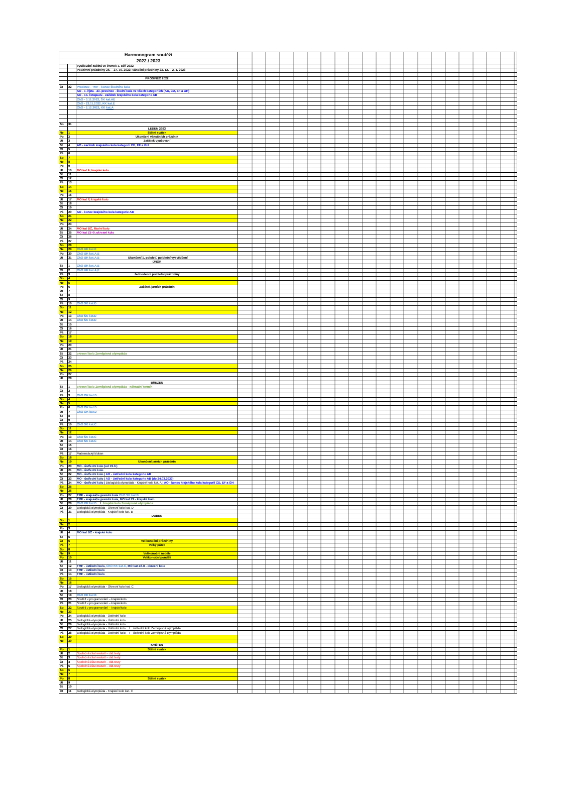| Harmonogram soutěží | | | |
| 2022 / 2023 | | | |
| | | Vyučování začíná ve čtvrtek 1. září 2022 | |
| | | Podzimní prázdniny 26. – 27. 10. 2022; vánoční prázdniny 23. 12. – 2. 1. 2023 | |
| | | PROSINEC 2022 | |
| Čt | 22 | Prosinec - TMF - konec školního kola | |
| | | AO - 1. října - 23. prosince - školní kola ve všech kategoriích (AB, CD, EF a GH) | |
| | | AO - 14. listopadu - začátek krajského kola kategorie AB | |
| | | ChO - 3.11.2022, ŠK kat.AE | |
| | | ChO - 23.11.2022, KK kat.E | |
| | | ChO - 2.12.2022, KK kat.A | |
| So | 31 | | |
| | | LEDEN 2023 | |
| Ne | 1 | Státní svátek | |
| Po | 2 | Ukončení vánočních prázdnin | |
| Út | 3 | Začátek vyučování | |
| St | 4 | AO - začátek krajského kola kategorií CD, EF a GH | |
| Čt | 5 | | |
| Pá | 6 | | |
| So | 7 | | |
| Ne | 8 | | |
| Po | 9 | | |
| Út | 10 | MO kat A, krajské kolo | |
| St | 11 | | |
| Čt | 12 | | |
| Pá | 13 | | |
| So | 14 | | |
| Ne | 15 | | |
| Po | 16 | | |
| Út | 17 | MO kat P, krajské kolo | |
| St | 18 | | |
| Čt | 19 | | |
| Pá | 20 | AO - konec krajského kola kategorie AB | |
| So | 21 | | |
| Ne | 22 | | |
| Po | 23 | | |
| Út | 24 | MO kat BC, školní kolo | |
| St | 25 | MO kat Z5+9, okresní kolo | |
| Čt | 26 | | |
| Pá | 27 | | |
| So | 28 | | |
| Ne | 29 | ChO ÚK kat.E | |
| Po | 30 | ChO ÚK kat.A,E | |
| Út | 31 | ChO ÚK kat.A,E Ukončení 1. pololetí, pololetní vysvědčení | |
| | | ÚNOR | |
| St | 1 | ChO ÚK kat.A,E | |
| Čt | 2 | ChO ÚK kat.A,E | |
| Pá | 3 | Jednodenní pololetní prázdniny | |
| So | 4 | | |
| Ne | 5 | | |
| Po | 6 | Začátek jarních prázdnin | |
| Út | 7 | | |
| St | 8 | | |
| Čt | 9 | | |
| Pá | 10 | ChO ŠK kat.D | |
| So | 11 | | |
| Ne | 12 | | |
| Po | 13 | ChO ŠK kat.D | |
| Út | 14 | ChO ŠK kat.D | |
| St | 15 | | |
| Čt | 16 | | |
| Pá | 17 | | |
| So | 18 | | |
| Ne | 19 | | |
| Po | 20 | | |
| Út | 21 | | |
| St | 22 | okresní kolo Zeměpisná olympiáda | |
| Čt | 23 | | |
| Pá | 24 | | |
| So | 25 | | |
| Ne | 26 | | |
| Po | 27 | | |
| Út | 28 | | |
| | | BŘEZEN | |
| St | 1 | okresní kolo Zeměpisná olympiáda - náhradní termín | |
| Čt | 2 | | |
| Pá | 3 | ChO OK kat.D | |
| So | 4 | | |
| Ne | 5 | | |
| Po | 6 | ChO OK kat.D | |
| Út | 7 | ChO OK kat.D | |
| St | 8 | | |
| Čt | 9 | | |
| Pá | 10 | ChO ŠK kat.C | |
| So | 11 | | |
| Ne | 12 | | |
| Po | 13 | ChO ŠK kat.C | |
| Út | 14 | ChO ŠK kat.C | |
| St | 15 | | |
| Čt | 16 | | |
| Pá | 17 | Matematický klokan | |
| So | 18 | | |
| Ne | 19 | Ukončení jarních prázdnin | |
| Po | 20 | MO - ústřední kolo (od 19.3.) | |
| Út | 21 | MO - ústřední kolo | |
| St | 22 | MO - ústřední kolo / AO - ústřední kolo kategorie AB | |
| Čt | 23 | MO - ústřední kolo / AO - ústřední kolo kategorie AB (do 24.03.2023) | |
| Pá | 24 | MO - ústřední kolo / Biologická olympiáda - Krajské kolo kat. A / AO - konec krajského kola kategorií CD, EF a GH | |
| So | 25 | | |
| Ne | 26 | | |
| Po | 27 | TMF - krajská/regionální kola ChO ŠK kat.B | |
| Út | 28 | TMF - krajská/regionální kola, MO kat Z9 - krajské kolo | |
| St | 29 | ChO KK kat.D I krajské kolo Zeměpisná olympiáda | |
| Čt | 30 | Biologická olympiáda - Okresní kolo kat. D | |
| Pá | 31 | Biologická olympiáda - Krajské kolo kat. B | |
| | | DUBEN | |
| So | 1 | | |
| Ne | 2 | | |
| Po | 3 | | |
| Út | 4 | MO kat BC - krajské kolo | |
| St | 5 | | |
| Čt | 6 | Velikonoční prázdniny | |
| Pá | 7 | Velký pátek | |
| So | 8 | | |
| Ne | 9 | Velikonoční neděle | |
| Po | 10 | Velikonoční pondělí | |
| Út | 11 | | |
| St | 12 | TMF - ústřední kolo, ChO KK kat.C, MO kat Z6-8 - okresní kolo | |
| Čt | 13 | TMF - ústřední kolo | |
| Pá | 14 | TMF - ústřední kolo | |
| So | 15 | | |
| Ne | 16 | | |
| Po | 17 | Biologická olympiáda - Okresní kolo kat. C | |
| Út | 18 | | |
| St | 19 | ChO KK kat.B | |
| Čt | 20 | Soutěž v programování – krajskékolo | |
| Pá | 21 | Soutěž v programování – krajskékolo | |
| So | 22 | Soutěž v programování – krajskékolo | |
| Ne | 23 | | |
| Po | 24 | Biologická olympiáda - Ústřední kolo | |
| Út | 25 | Biologická olympiáda - Ústřední kolo | |
| St | 26 | Biologická olympiáda - Ústřední kolo | |
| Čt | 27 | Biologická olympiáda - Ústřední kolo I ústřední kolo Zeměpisná olympiáda | |
| Pá | 28 | Biologická olympiáda - Ústřední kolo I ústřední kolo Zeměpisná olympiáda | |
| So | 29 | | |
| Ne | 30 | | |
| | | KVĚTEN | |
| Po | 1 | Státní svátek | |
| Út | 2 | Společná část maturit – did.testy | |
| St | 3 | Společná část maturit – did.testy | |
| Čt | 4 | Společná část maturit – did.testy | |
| Pá | 5 | Společná část maturit – did.testy | |
| So | 6 | | |
| Ne | 7 | | |
| Po | 8 | Státní svátek | |
| Út | 9 | | |
| St | 10 | | |
| Čt | 11 | Biologická olympiáda - Krajské kolo kat. C | |